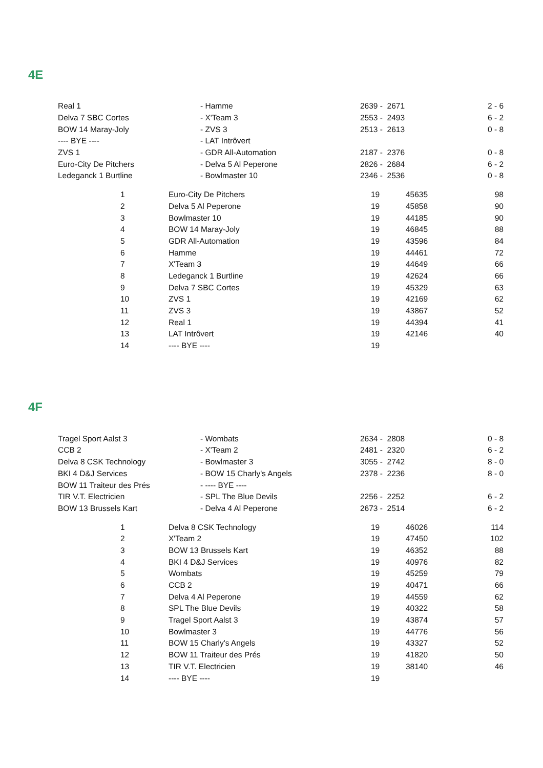4E
| Real 1 | - Hamme | 2639 - 2671 | 2 - 6 |
| Delva 7 SBC Cortes | - X'Team 3 | 2553 - 2493 | 6 - 2 |
| BOW 14 Maray-Joly | - ZVS 3 | 2513 - 2613 | 0 - 8 |
| ---- BYE ---- | - LAT Intrôvert | | |
| ZVS 1 | - GDR All-Automation | 2187 - 2376 | 0 - 8 |
| Euro-City De Pitchers | - Delva 5 Al Peperone | 2826 - 2684 | 6 - 2 |
| Ledeganck 1 Burtline | - Bowlmaster 10 | 2346 - 2536 | 0 - 8 |
| | 1 | Euro-City De Pitchers | 19 | 45635 | 98 |
| | 2 | Delva 5 Al Peperone | 19 | 45858 | 90 |
| | 3 | Bowlmaster 10 | 19 | 44185 | 90 |
| | 4 | BOW 14 Maray-Joly | 19 | 46845 | 88 |
| | 5 | GDR All-Automation | 19 | 43596 | 84 |
| | 6 | Hamme | 19 | 44461 | 72 |
| | 7 | X'Team 3 | 19 | 44649 | 66 |
| | 8 | Ledeganck 1 Burtline | 19 | 42624 | 66 |
| | 9 | Delva 7 SBC Cortes | 19 | 45329 | 63 |
| | 10 | ZVS 1 | 19 | 42169 | 62 |
| | 11 | ZVS 3 | 19 | 43867 | 52 |
| | 12 | Real 1 | 19 | 44394 | 41 |
| | 13 | LAT Intrôvert | 19 | 42146 | 40 |
| | 14 | ---- BYE ---- | 19 | | |
4F
| Tragel Sport Aalst 3 | - Wombats | 2634 - 2808 | 0 - 8 |
| CCB 2 | - X'Team 2 | 2481 - 2320 | 6 - 2 |
| Delva 8 CSK Technology | - Bowlmaster 3 | 3055 - 2742 | 8 - 0 |
| BKI 4 D&J Services | - BOW 15 Charly's Angels | 2378 - 2236 | 8 - 0 |
| BOW 11 Traiteur des Prés | - ---- BYE ---- | | |
| TIR V.T. Electricien | - SPL The Blue Devils | 2256 - 2252 | 6 - 2 |
| BOW 13 Brussels Kart | - Delva 4 Al Peperone | 2673 - 2514 | 6 - 2 |
| | 1 | Delva 8 CSK Technology | 19 | 46026 | 114 |
| | 2 | X'Team 2 | 19 | 47450 | 102 |
| | 3 | BOW 13 Brussels Kart | 19 | 46352 | 88 |
| | 4 | BKI 4 D&J Services | 19 | 40976 | 82 |
| | 5 | Wombats | 19 | 45259 | 79 |
| | 6 | CCB 2 | 19 | 40471 | 66 |
| | 7 | Delva 4 Al Peperone | 19 | 44559 | 62 |
| | 8 | SPL The Blue Devils | 19 | 40322 | 58 |
| | 9 | Tragel Sport Aalst 3 | 19 | 43874 | 57 |
| | 10 | Bowlmaster 3 | 19 | 44776 | 56 |
| | 11 | BOW 15 Charly's Angels | 19 | 43327 | 52 |
| | 12 | BOW 11 Traiteur des Prés | 19 | 41820 | 50 |
| | 13 | TIR V.T. Electricien | 19 | 38140 | 46 |
| | 14 | ---- BYE ---- | 19 | | |